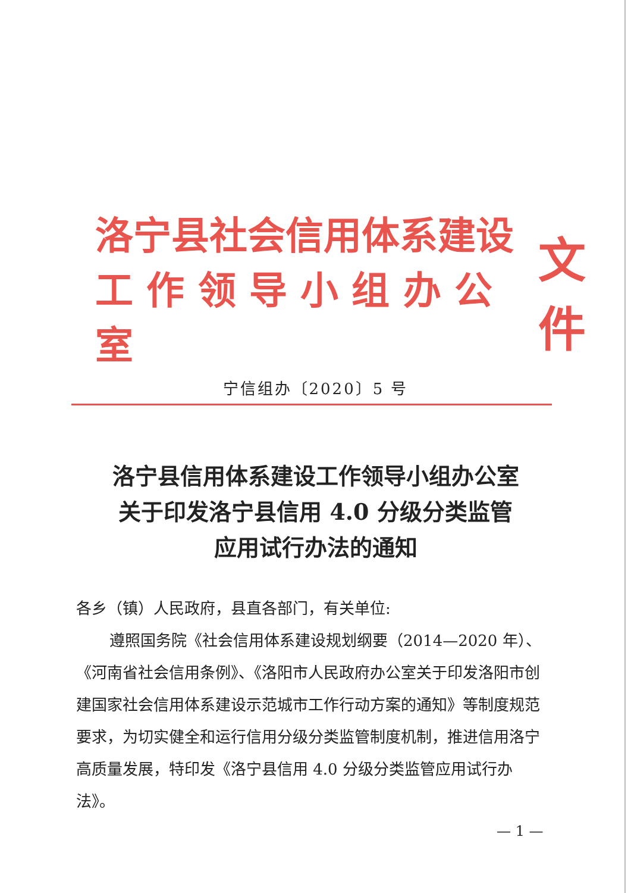洛宁县社会信用体系建设
工 作 领 导 小 组 办 公 室
文件
宁信组办〔2020〕5 号
洛宁县信用体系建设工作领导小组办公室
关于印发洛宁县信用 4.0 分级分类监管
应用试行办法的通知
各乡（镇）人民政府，县直各部门，有关单位:
遵照国务院《社会信用体系建设规划纲要（2014—2020 年）、《河南省社会信用条例》、《洛阳市人民政府办公室关于印发洛阳市创建国家社会信用体系建设示范城市工作行动方案的通知》等制度规范要求，为切实健全和运行信用分级分类监管制度机制，推进信用洛宁高质量发展，特印发《洛宁县信用 4.0 分级分类监管应用试行办法》。
— 1 —